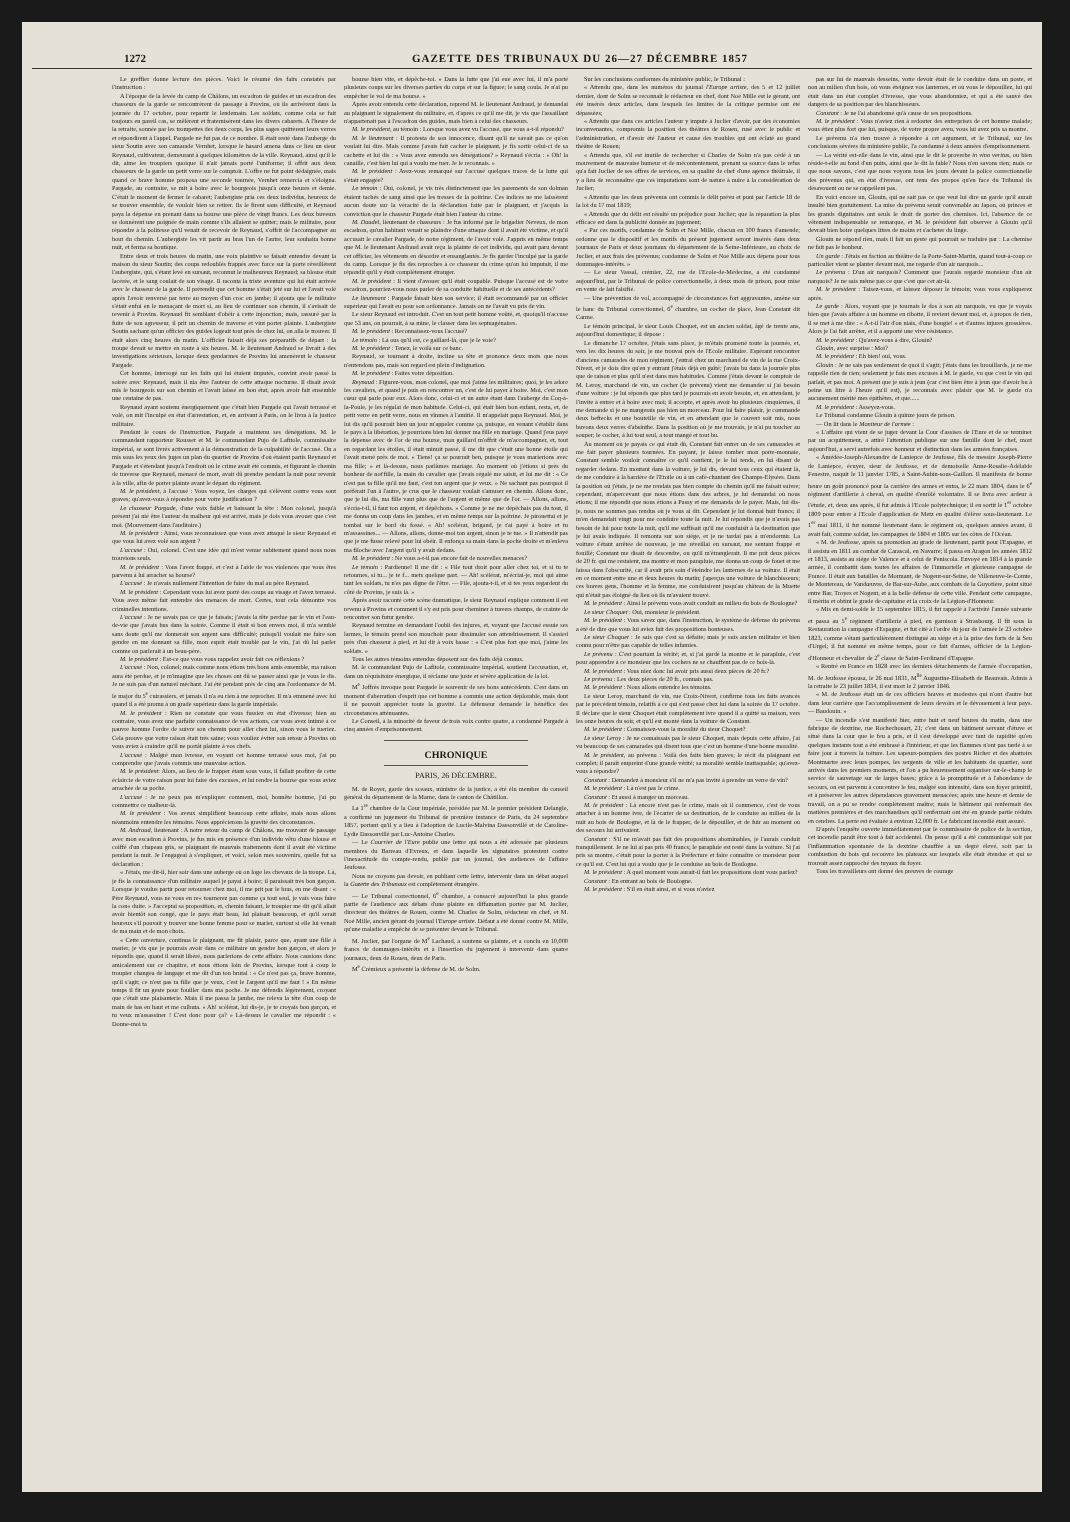1272 GAZETTE DES TRIBUNAUX DU 26—27 DÉCEMBRE 1857
Le greffier donne lecture des pièces. Voici le résumé des faits constatés par l'instruction :
A l'époque de la levée du camp de Châlons, un escadron de guides et un escadron des chasseurs de la garde se rencontrèrent de passage à Provins, où ils arrivèrent dans la journée du 17 octobre, pour repartir le lendemain. Les soldats, comme cela se fait toujours en pareil cas, se mêlèrent et fraternisèrent dans les divers cabarets. A l'heure de la retraite, sonnée par les trompettes des deux corps, les plus sages quittèrent leurs verres et répondirent à l'appel. Pargade ne fut pas de ce nombre. Il était resté dans l'auberge du sieur Soutin avec son camarade Vernhet, lorsque le hasard amena dans ce lieu un sieur Reynaud, cultivateur, demeurant à quelques kilomètres de la ville. Reynaud, ainsi qu'il le dit, aime les troupiers quoique il n'ait jamais porté l'uniforme; il offrit aux deux chasseurs de la garde un petit verre sur le comptoir. L'offre ne fut point dédaignée, mais quand ce brave homme proposa une seconde tournée, Vernhet remercia et s'éloigna. Pargade, au contraire, se mit à boire avec le bourgeois jusqu'à onze heures et demie. C'était le moment de fermer le cabaret; l'aubergiste pria ces deux individus, heureux de se trouver ensemble, de vouloir bien se retirer. Ils le firent sans difficulté, et Reynaud paya la dépense en prenant dans sa bourse une pièce de vingt francs. Les deux buveurs se donnèrent une poignée de main comme s'ils allaient se quitter; mais le militaire, pour répondre à la politesse qu'il venait de recevoir de Reynaud, s'offrit de l'accompagner au bout du chemin. L'aubergiste les vit partir au bras l'un de l'autre, leur souhaita bonne nuit, et ferma sa boutique.
Entre deux et trois heures du matin, une voix plaintive se faisait entendre devant la maison du sieur Soutin; des coups redoublés frappés avec force sur la porte réveillèrent l'aubergiste, qui, s'étant levé en sursaut, reconnut le malheureux Reynaud; sa blouse était lacérée, et le sang coulait de son visage. Il raconta la triste aventure qui lui était arrivée avec le chasseur de la garde. Il prétendit que cet homme s'était jeté sur lui et l'avait volé après l'avoir renversé par terre au moyen d'un croc en jambe; il ajouta que le militaire s'était enfui en le menaçant de mort si, au lieu de continuer son chemin, il s'avisait de revenir à Provins. Reynaud fit semblant d'obéir à cette injonction; mais, rassuré par la fuite de son agresseur, il prit un chemin de traverse et vint porter plainte. L'aubergiste Soutin sachant qu'un officier des guides logeait tout près de chez lui, on alla le trouver. Il était alors cinq heures du matin. L'officier faisait déjà ses préparatifs de départ : la troupe devait se mettre en route à six heures. M. le lieutenant Andraud se livrait à des investigations sérieuses, lorsque deux gendarmes de Provins lui amenèrent le chasseur Pargade.
Cet homme, interrogé sur les faits qui lui étaient imputés, convint avoir passé la soirée avec Reynaud, mais il nia être l'auteur de cette attaque nocturne. Il disait avoir mis le bourgeois sur son chemin et l'avait laissé en bon état, après avoir fait ensemble une centaine de pas.
Reynaud ayant soutenu énergiquement que c'était bien Pargade qui l'avait terrassé et volé, on mit l'inculpé en état d'arrestation, et, en arrivant à Paris, on le livra à la justice militaire.
Pendant le cours de l'instruction, Pargade a maintenu ses dénégations. M. le commandant rapporteur Rousset et M. le commandant Pujo de Lafitole, commissaire impérial, se sont livrés activement à la démonstration de la culpabilité de l'accusé. On a mis sous les yeux des juges un plan du quartier de Provins d'où étaient partis Reynaud et Pargade et s'étendant jusqu'à l'endroit où le crime avait été commis, et figurant le chemin de traverse que Reynaud, menacé de mort, avait dû prendre pendant la nuit pour revenir à la ville, afin de porter plainte avant le départ du régiment.
M. le président, à l'accusé : Vous voyez, les charges qui s'élèvent contre vous sont graves; qu'avez-vous à répondre pour votre justification ?
Le chasseur Pargade, d'une voix faible et baissant la tête : Mon colonel, jusqu'à présent j'ai nié être l'auteur du malheur qui est arrivé, mais je dois vous avouer que c'est moi. (Mouvement dans l'auditoire.)
M. le président : Ainsi, vous reconnaissez que vous avez attaqué le sieur Reynaud et que vous lui avez volé son argent ?
L'accusé : Oui, colonel. C'est une idée qui m'est venue subitement quand nous nous trouvions seuls.
M. le président : Vous l'avez frappé, et c'est à l'aide de vos violences que vous êtes parvenu à lui arracher sa bourse?
L'accusé : Je n'avais nullement l'intention de faire du mal au père Reynaud.
M. le président : Cependant vous lui avez porté des coups au visage et l'avez terrassé. Vous avez même fait entendre des menaces de mort. Certes, tout cela démontre vos criminelles intentions.
L'accusé : Je ne savais pas ce que je faisais; j'avais la tête perdue par le vin et l'eau-de-vie que j'avais bus dans la soirée. Comme il était si bon envers moi, il m'a semblé sans doute qu'il me donnerait son argent sans difficulté; puisqu'il voulait me faire son gendre en me donnant sa fille, mon esprit était troublé par le vin, j'ai dû lui parler comme on parlerait à un beau-père.
M. le président : Est-ce que vous vous rappelez avoir fait ces réflexions ?
L'accusé : Non, colonel; mais comme nous étions très bons amis ensemble, ma raison aura été perdue, et je m'imagine que les choses ont dû se passer ainsi que je vous le dis. Je ne suis pas d'un naturel méchant. J'ai été pendant près de cinq ans l'ordonnance de M. le major du 5<sup>e</sup> cuirassiers, et jamais il n'a eu rien à me reprocher. Il m'a emmené avec lui quand il a été promu à un grade supérieur dans la garde impériale.
M. le président : Rien ne constate que vous fussiez en état d'ivresse; bien au contraire, vous avez une parfaite connaissance de vos actions, car vous avez intimé à ce pauvre homme l'ordre de suivre son chemin pour aller chez lui, sinon vous le tueriez. Cela prouve que votre raison était très saine; vous vouliez éviter son retour à Provins où vous aviez à craindre qu'il ne portât plainte à vos chefs.
L'accusé : Malgré mon ivresse, en voyant cet homme terrassé sous moi, j'ai pu comprendre que j'avais commis une mauvaise action.
M. le président: Alors, au lieu de le frapper étant sous vous, il fallait profiter de cette éclaircie de votre raison pour lui faire des excuses, et lui rendre la bourse que vous aviez arrachée de sa poche.
L'accusé : Je ne peux pas m'expliquer comment, moi, honnête homme, j'ai pu commettre ce malheur-là.
M. le président : Vos aveux simplifient beaucoup cette affaire, mais nous allons néanmoins entendre les témoins. Nous apprécierons la gravité des circonstances.
M. Andraud, lieutenant : A notre retour du camp de Châlons, me trouvant de passage avec mon escadron à Provins, je fus mis en présence d'un individu vêtu d'une blouse et coiffé d'un chapeau gris, se plaignant de mauvais traitements dont il avait été victime pendant la nuit. Je l'engageai à s'expliquer, et voici, selon mes souvenirs, quelle fut sa déclaration :
« J'étais, me dit-il, hier soir dans une auberge où on loge les chevaux de la troupe. Là, je fis la connaissance d'un militaire auquel je payai à boire; il paraissait très bon garçon. Lorsque je voulus partir pour retourner chez moi, il me prit par le bras, en me disant : « Père Reynaud, vous ne vous en re« tournerez pas comme ça tout seul, je vais vous faire la con« duite. » J'acceptai sa proposition, et, chemin faisant, le troupier me dit qu'il allait avoir bientôt son congé, que le pays était beau, lui plaisait beaucoup, et qu'il serait heureux s'il pouvait y trouver une bonne femme pour se marier, surtout si elle lui venait de ma main et de mon choix.
« Cette ouverture, continua le plaignant, me fit plaisir, parce que, ayant une fille à marier, je vis que je pourrais avoir dans ce militaire un gendre bon garçon, et alors je répondis que, quand il serait libéré, nous parlerions de cette affaire. Nous causions donc amicalement sur ce chapitre, et nous étions loin de Provins, lorsque tout à coup le troupier changea de langage et me dit d'un ton brutal : « Ce n'est pas ça, brave homme, qu'il s'agit; ce n'est pas ta fille que je veux, c'est le l'argent qu'il me faut ! » En même temps il fit un geste pour fouiller dans ma poche. Je me défendis légèrement, croyant que c'était une plaisanterie. Mais il me passa la jambe, me releva la tête d'un coup de main de bas en haut et me culbuta. « Ah! scélérat, lui dis-je, je te croyais bon garçon, et tu veux m'assassiner ! C'est donc pour ça? » Là-dessus le cavalier me répondit : « Donne-moi ta
bourse bien vite, et dépêche-toi. » Dans la lutte que j'ai eue avec lui, il m'a porté plusieurs coups sur les diverses parties du corps et sur la figure; le sang coula. Je n'ai pu empêcher le vol de ma bourse. »
Après avoir entendu cette déclaration, reprend M. le lieutenant Andraud, je demandai au plaignant le signalement du militaire, et, d'après ce qu'il me dit, je vis que l'assaillant n'appartenait pas à l'escadron des guides, mais bien à celui des chasseurs.
M. le président, au témoin : Lorsque vous avez vu l'accusé, que vous a-t-il répondu?
M. le lieutenant : Il protesta de son innocence, disant qu'il ne savait pas ce qu'on voulait lui dire. Mais comme j'avais fait cacher le plaignant, je fis sortir celui-ci de sa cachette et lui dis : « Vous avez entendu ses dénégations? » Reynaud s'écria : « Oh! la canaille, c'est bien lui qui a voulu me tuer. Je le reconnais. »
M. le président : Avez-vous remarqué sur l'accusé quelques traces de la lutte qui s'était engagée?
Le témoin : Oui, colonel, je vis très distinctement que les parements de son dolman étaient tachés de sang ainsi que les tresses de la poitrine. Ces indices ne me laissèrent aucun doute sur la véracité de la déclaration faite par le plaignant, et j'acquis la conviction que le chasseur Pargade était bien l'auteur du crime.
M. Daudel, lieutenant de chasseurs : Je fus informé par le brigadier Neveux, de mon escadron, qu'un habitant venait se plaindre d'une attaque dont il avait été victime, et qu'il accusait le cavalier Pargade, de notre régiment, de l'avoir volé. J'appris en même temps que M. le lieutenant Andraud avait reçu la plainte de cet individu, qui avait paru devant cet officier, les vêtements en désordre et ensanglantés. Je fis garder l'inculpé par la garde du camp. Lorsque je fis des reproches à ce chasseur du crime qu'on lui imputait, il me répondit qu'il y était complètement étranger.
M. le président : Il vient d'avouer qu'il était coupable. Puisque l'accusé est de votre escadron, pourriez-vous nous parler de sa conduite habituelle et de ses antécédents?
Le lieutenant : Pargade faisait bien son service; il était recommandé par un officier supérieur qui l'avait eu pour son ordonnance. Jamais on ne l'avait vu pris de vin.
Le sieur Reynaud est introduit. C'est un tout petit homme voûté, et, quoiqu'il n'accuse que 53 ans, on pourrait, à sa mine, le classer dans les septuagénaires.
M. le président : Reconnaissez-vous l'accusé?
Le témoin : Là ous qu'il est, ce gaillard-là, que je le voie?
M. le président : Tenez, le voilà sur ce banc.
Reynaud, se tournant à droite, incline sa tête et prononce deux mots que nous n'entendons pas, mais son regard est plein d'indignation.
M. le président : Faites votre déposition.
Reynaud : Figurez-vous, mon colonel, que moi j'aime les militaires; quoi, je les adore les cavaliers, et quand je puis en rencontrer un, c'est de lui payer à boire. Moi, c'est mon cœur qui parle pour eux. Alors donc, celui-ci et un autre étant dans l'auberge du Coq-à-la-Poule, je les régalai de mon habitude. Celui-ci, qui était bien bon enfant, resta, et, de petit verre en petit verre, nous en vînmes à l'amitié. Il m'appelait papa Reynaud. Moi, je lui dis qu'il pourrait bien un jour m'appeler comme ça, puisque, en venant s'établir dans le pays à la libération, je pourrions bien lui donner ma fille en mariage. Quand j'eus payé la dépense avec de l'or de ma bourse, mon gaillard m'offrit de m'accompagner, et, tout en regardant les étoiles, il était minuit passé, il me dit que c'était une bonne étoile qui l'avait mené près de moi. « Tiens! ça se pourrait ben, puisque je vous marierions avec ma fille; » et là-dessus, nous parlâmes mariage. Au moment où j'étions si près du bonheur de not'fille, la main du cavalier que j'avais régalé me saisit, et lui me dit : « Ce n'est pas ta fille qu'il me faut, c'est ton argent que je veux. » Ne sachant pas pourquoi il préférait l'un à l'autre, je crus que le chasseur voulait s'amuser en chemin. Allons donc, que je lui dis, ma fille vaut plus que de l'argent et même que de l'or. — Allons, allons, s'écria-t-il, il faut ton argent, et dépêchons. » Comme je ne me dépêchais pas du tout, il me donna un coup dans les jambes, et en même temps sur la poitrine. Je pirouettai et je tombai sur le bord du fossé. « Ah! scélérat, brigand, je t'ai payé à boire et tu m'assassines... — Allons, allons, donne-moi ton argent, sinon je te tue. » Il n'attendit pas que je me fusse relevé pour lui obéir. Il enfonça sa main dans la poche droite et m'enleva ma filoche avec l'argent qu'il y avait dedans.
M. le président : Ne vous a-t-il pas encore fait de nouvelles menaces?
Le témoin : Pardienne! Il me dit : « File tout droit pour aller chez toi, et si tu te retournes, si tu... je te f... mets quelque part. — Ah! scélérat, m'écriai-je, moi qui aime tant les soldats, tu n'es pas digne de l'être. — File, ajouta-t-il, et si tes yeux regardent du côté de Provins, je suis là. »
Après avoir raconté cette scène dramatique, le sieur Reynaud explique comment il est revenu à Provins et comment il s'y est pris pour cheminer à travers champs, de crainte de rencontrer son futur gendre.
Reynaud termine en demandant l'oubli des injures, et, voyant que l'accusé essuie ses larmes, le témoin prend son mouchoir pour dissimuler son attendrissement. Il s'assied près d'un chasseur à pied, et lui dit à voix basse : « C'est plus fort que moi, j'aime les soldats. »
Tous les autres témoins entendus déposent sur des faits déjà connus.
M. le commandant Pujo de Lafitole, commissaire impérial, soutient l'accusation, et, dans un réquisitoire énergique, il réclame une juste et sévère application de la loi.
M<sup>e</sup> Joffrès invoque pour Pargade le souvenir de ses bons antécédents. C'est dans un moment d'aberration d'esprit que cet homme a commis une action déplorable, mais dont il ne pouvait apprécier toute la gravité. Le défenseur demande le bénéfice des circonstances atténuantes.
Le Conseil, à la minorité de faveur de trois voix contre quatre, a condamné Pargade à cinq années d'emprisonnement.
CHRONIQUE
PARIS, 26 DÉCEMBRE.
M. de Royer, garde des sceaux, ministre de la justice, a été élu membre du conseil général du département de la Marne, dans le canton de Châtillon.
La 1<sup>re</sup> chambre de la Cour impériale, présidée par M. le premier président Delangle, a confirmé un jugement du Tribunal de première instance de Paris, du 24 septembre 1857, portant qu'il y a lieu à l'adoption de Lucile-Malvina Dassonvillé et de Caroline-Lydie Dassonvillé par Luc-Antoine Charles.
— Le Courrier de l'Eure publie une lettre qui nous a été adressée par plusieurs membres du Barreau d'Evreux, et dans laquelle les signataires protestent contre l'inexactitude du compte-rendu, publié par un journal, des audiences de l'affaire Jeufosse.
Nous ne croyons pas devoir, en publiant cette lettre, intervenir dans un débat auquel la Gazette des Tribunaux est complètement étrangère.
— Le Tribunal correctionnel, 6<sup>e</sup> chambre, a consacré aujourd'hui la plus grande partie de l'audience aux débats d'une plainte en diffamation portée par M. Juclier, directeur des théâtres de Rouen, contre M. Charles de Solm, rédacteur en chef, et M. Noé Mille, ancien gérant du journal l'Europe artiste. Défaut a été donné contre M. Mille, qu'une maladie a empêché de se présenter devant le Tribunal.
M. Juclier, par l'organe de M<sup>e</sup> Lachaud, a soutenu sa plainte, et a conclu en 10,000 francs de dommages-intérêts et à l'insertion du jugement à intervenir dans quatre journaux, deux de Rouen, deux de Paris.
M<sup>e</sup> Crémieux a présenté la défense de M. de Solm.
Sur les conclusions conformes du ministère public, le Tribunal :
« Attendu que, dans les numéros du journal l'Europe artiste, des 5 et 12 juillet dernier, dont de Solm se reconnaît le rédacteur en chef, dont Noé Mille est le gérant, ont été insérés deux articles, dans lesquels les limites de la critique permise ont été dépassées;
« Attendu que dans ces articles l'auteur y impute à Juclier d'avoir, par des économies inconvenantes, compromis la position des théâtres de Rouen, rusé avec le public et l'administration, et d'avoir été l'auteur et cause des troubles qui ont éclaté au grand théâtre de Rouen;
« Attendu que, s'il est inutile de rechercher si Charles de Solm n'a pas cédé à un mouvement de mauvaise humeur et de mécontentement, prenant sa source dans le refus qu'a fait Juclier de ses offres de services, en sa qualité de chef d'une agence théâtrale, il y a lieu de reconnaître que ces imputations sont de nature à nuire à la considération de Juclier;
« Attendu que les deux prévenus ont commis le délit prévu et puni par l'article 18 de la loi du 17 mai 1819;
« Attendu que du délit est résulté un préjudice pour Juclier; que la réparation la plus efficace est dans la publicité donnée au jugement;
« Par ces motifs, condamne de Solm et Noé Mille, chacun en 100 francs d'amende; ordonne que le dispositif et les motifs du présent jugement seront insérés dans deux journaux de Paris et deux journaux du département de la Seine-Inférieure, au choix de Juclier, et aux frais des prévenus; condamne de Solm et Noé Mille aux dépens pour tous dommages-intérêts. »
— Le sieur Vassal, crémier, 22, rue de l'Ecole-de-Médecine, a été condamné aujourd'hui, par le Tribunal de police correctionnelle, à deux mois de prison, pour mise en vente de lait falsifié.
— Une prévention de vol, accompagné de circonstances fort aggravantes, amène sur le banc du Tribunal correctionnel, 6<sup>e</sup> chambre, un cocher de place, Jean Constant dit Carme.
Le témoin principal, le sieur Louis Choquet, est un ancien soldat, âgé de trente ans, aujourd'hui domestique; il dépose :
Le dimanche 17 octobre, j'étais sans place, je m'étais promené toute la journée, et, vers les dix heures du soir, je me trouvai près de l'Ecole militaire. Espérant rencontrer d'anciens camarades de mon régiment, j'entrai chez un marchand de vin de la rue Croix-Nivert, et je dois dire qu'en y entrant j'étais déjà en gaîté; j'avais bu dans la journée plus que de raison et plus qu'il n'est dans mes habitudes. Comme j'étais devant le comptoir de M. Leroy, marchand de vin, un cocher (le prévenu) vient me demander si j'ai besoin d'une voiture : je lui réponds que plus tard je pourrais en avoir besoin, et, en attendant, je l'invite à entrer et à boire avec moi; il accepte, et après avoir bu plusieurs cinquièmes, il me demande si je ne mangerais pas bien un morceau. Pour lui faire plaisir, je commande deux beftecks et une bouteille de vin, et en attendant que le couvert soit mis, nous buvons deux verres d'absinthe. Dans la position où je me trouvais, je n'ai pu toucher au souper; le cocher, à lui tout seul, a tout mangé et tout bu.
Au moment où je payais ce qui était dû, Constant fait entrer un de ses camarades et me fait payer plusieurs tournées. En payant, je laisse tomber mon porte-monnaie, Constant semble vouloir connaître ce qu'il contient, je le lui tends, en lui disant de regarder dedans. En montant dans la voiture, je lui dis, devant tous ceux qui étaient là, de me conduire à la barrière de l'Etoile ou à un café-chantant des Champs-Elysées. Dans la position où j'étais, je ne me rendais pas bien compte du chemin qu'il me faisait suivre; cependant, m'apercevant que nous étions dans des arbres, je lui demandai où nous étions; il me répondit que nous étions à Passy et me demanda de le payer. Mais, lui dis-je, nous ne sommes pas rendus où je vous ai dit. Cependant je lui donnai huit francs; il m'en demandait vingt pour me conduire toute la nuit. Je lui répondis que je n'avais pas besoin de lui pour toute la nuit, qu'il me suffisait qu'il me conduisît à la destination que je lui avais indiquée. Il remonta sur son siége, et je ne tardai pas à m'endormir. La voiture s'étant arrêtée de nouveau, je me réveillai en sursaut, me sentant frappé et fouillé; Constant me disait de descendre, ou qu'il m'étranglerait. Il me prit deux pièces de 20 fr. qui me restaient, ma montre et mon parapluie, me donna un coup de fouet et me laissa dans l'obscurité, car il avait pris soin d'éteindre les lanternes de sa voiture. Il était en ce moment entre une et deux heures du matin; j'aperçus une voiture de blanchisseurs; ces braves gens, l'homme et la femme, me conduisirent jusqu'au château de la Muette qui n'était pas éloigné du lieu où ils m'avaient trouvé.
M. le président : Ainsi le prévenu vous avait conduit au milieu du bois de Boulogne?
Le sieur Choquet : Oui, monsieur le président.
M. le président : Vous savez que, dans l'instruction, le système de défense du prévenu a été de dire que vous lui aviez fait des propositions honteuses.
Le sieur Choquet : Je sais que c'est sa défaite; mais je suis ancien militaire et bien connu pour n'être pas capable de telles infamies.
Le prévenu : C'est pourtant la vérité; et, si j'ai gardé la montre et le parapluie, c'est pour apprendre à ce monsieur que les cochers ne se chauffent pas de ce bois-là.
M. le président : Vous niez donc lui avoir pris aussi deux pièces de 20 fr.?
Le prévenu : Les deux pièces de 20 fr., connais pas.
M. le président : Nous allons entendre les témoins.
Le sieur Leroy, marchand de vin, rue Croix-Nivert, confirme tous les faits avancés par le précédent témoin, relatifs à ce qui s'est passé chez lui dans la soirée du 17 octobre. Il déclare que le sieur Choquet était complètement ivre quand il a quitté sa maison, vers les onze heures du soir, et qu'il est monté dans la voiture de Constant.
M. le président : Connaissez-vous la moralité du sieur Choquet?
Le sieur Leroy : Je ne connaissais pas le sieur Choquet, mais depuis cette affaire, j'ai vu beaucoup de ses camarades qui disent tous que c'est un homme d'une bonne moralité.
M. le président, au prévenu : Voilà des faits bien graves; le récit du plaignant est complet; il paraît empreint d'une grande vérité; sa moralité semble inattaquable; qu'avez-vous à répondre?
Constant : Demandez à monsieur s'il ne m'a pas invité à prendre un verre de vin?
M. le président : Là n'est pas le crime.
Constant : Et aussi à manger un morceau.
M. le président : Là encore n'est pas le crime, mais où il commence, c'est de vous attacher à un homme ivre, de l'écarter de sa destination, de le conduire au milieu de la nuit au bois de Boulogne, et là de le frapper, de le dépouiller, et de fuir au moment où des secours lui arrivaient.
Constant : S'il ne m'avait pas fait des propositions abominables, je l'aurais conduit tranquillement. Je ne lui ai pas pris 40 francs; le parapluie est resté dans la voiture. Si j'ai pris sa montre, c'était pour la porter à la Préfecture et faire connaître ce monsieur pour ce qu'il est. C'est lui qui a voulu que je le conduise au bois de Boulogne.
M. le président : A quel moment vous aurait-il fait les propositions dont vous parlez?
Constant : En entrant au bois de Boulogne.
M. le président : S'il en était ainsi, et si vous n'aviez
pas sur lui de mauvais desseins, votre devoir était de le conduire dans un poste, et non au milieu d'un bois, où vous éteignez vos lanternes, et où vous le dépouillez, lui qui était dans un état complet d'ivresse, que vous abandonniez, et qui a été sauvé des dangers de sa position par des blanchisseurs.
Constant : Je ne l'ai abandonné qu'à cause de ses propositions.
M. le président : Vous n'aviez rien à redouter des entreprises de cet homme malade; vous étiez plus fort que lui, puisque, de votre propre aveu, vous lui avez pris sa montre.
Le prévenu n'a rien trouvé à répondre à cet argument, et le Tribunal, sur les conclusions sévères du ministère public, l'a condamné à deux années d'emprisonnement.
— La vérité est-elle dans le vin, ainsi que le dit le proverbe in vino veritas, ou bien réside-t-elle au fond d'un puits, ainsi que le dit la fable? Nous n'en savons rien; mais ce que nous savons, c'est que nous voyons tous les jours devant la police correctionnelle des prévenus qui, en état d'ivresse, ont tenu des propos qu'en face du Tribunal ils désavouent ou ne se rappellent pas.
En voici encore un, Glouin, qui ne sait pas ce que veut lui dire un garde qu'il aurait insulté bien gratuitement. La mise du prévenu serait convenable au Japon, où princes et les grands dignitaires ont seuls le droit de porter des chemises. Ici, l'absence de ce vêtement indispensable se remarque, et M. le président fait observer à Glouin qu'il devrait bien boire quelques litres de moins et s'acheter du linge.
Glouin ne répond rien, mais il fait un geste qui pourrait se traduire par : La chemise ne fait pas le bonheur.
Un garde : J'étais en faction au théâtre de la Porte-Saint-Martin, quand tout-à-coup ce particulier vient se planter devant moi, me regarde d'un air narquois...
Le prévenu : D'un air narquois? Comment que j'aurais regardé monsieur d'un air narquois? Je ne sais même pas ce que c'est que cet air-là.
M. le président : Taisez-vous, et laissez déposer le témoin; vous vous expliquerez après.
Le garde : Alors, voyant que je tournais le dos à son air narquois, vu que je voyais bien que j'avais affaire à un homme en ribotte, il revient devant moi, et, à propos de rien, il se met à me dire : « A-t-il l'air d'on niais, d'une bougie! » et d'autres injures grossières. Alors je l'ai fait arrêter, et il a apporté une vive résistance.
M. le président : Qu'avez-vous à dire, Glouin?
Glouin, avec surprise : Moi?
M. le président : Eh bien! oui, vous.
Glouin : Je ne sais pas seulement de quoi il s'agit; j'étais dans les brouillards, je ne me rappelle rien de rien; seulement je fais mes excuses à M. le garde, vu que c'est le vin qui parlait, et pas moi. A présent que je suis à jeun (car c'est bien être à jeun que d'avoir bu à peine un litre à l'heure qu'il est), je reconnais avec plaisir que M. le garde n'a aucunement mérité mes épithètes, et que......
M. le président : Asseyez-vous.
Le Tribunal condamne Glouin à quinze jours de prison.
— On lit dans le Moniteur de l'armée :
« L'affaire qui vient de se juger devant la Cour d'assises de l'Eure et de se terminer par un acquittement, a attiré l'attention publique sur une famille dont le chef, mort aujourd'hui, a servi autrefois avec honneur et distinction dans les armées françaises.
« Amédée-Joseph-Alexandre de Laniepce de Jeufosse, fils de messire Joseph-Pierre de Laniepce, écuyer, sieur de Jeufosse, et de demoiselle Anne-Rosalie-Adélaïde Fenestre, naquit le 11 janvier 1785, à Saint-Aubin-sous-Gaillon. Il manifesta de bonne heure un goût prononcé pour la carrière des armes et entra, le 22 mars 1804, dans le 6<sup>e</sup> régiment d'artillerie à cheval, en qualité d'enrôlé volontaire. Il se livra avec ardeur à l'étude, et, deux ans après, il fut admis à l'Ecole polytechnique; il en sortit le 1<sup>er</sup> octobre 1809 pour entrer à l'Ecole d'application de Metz en qualité d'élève sous-lieutenant. Le 1<sup>er</sup> mai 1811, il fut nommé lieutenant dans le régiment où, quelques années avant, il avait fait, comme soldat, les campagnes de 1804 et 1805 sur les côtes de l'Océan.
« M. de Jeufosse, après sa promotion au grade de lieutenant, partit pour l'Espagne, et il assista en 1811 au combat de Carascal, en Navarre; il passa en Aragon les années 1812 et 1813, assista au siége de Valence et à celui de Peniscola. Envoyé en 1814 à la grande armée, il combattit dans toutes les affaires de l'immortelle et glorieuse campagne de France. Il était aux batailles de Mormant, de Nogent-sur-Seine, de Villeneuve-le-Comte, de Montereau, de Vandœuvre, de Bar-sur-Aube, aux combats de la Guyotière, point situé entre Bar, Troyes et Nogent, et à la belle défense de cette ville. Pendant cette campagne, il mérita et obtint le grade de capitaine et la croix de la Légion-d'Honneur.
« Mis en demi-solde le 15 septembre 1815, il fut rappelé à l'activité l'année suivante et passa au 5<sup>e</sup> régiment d'artillerie à pied, en garnison à Strasbourg. Il fit sous la Restauration la campagne d'Espagne, et fut cité à l'ordre du jour de l'armée le 23 octobre 1823, comme s'étant particulièrement distingué au siége et à la prise des forts de la Seu d'Urgel; il fut nommé en même temps, pour ce fait d'armes, officier de la Légion-d'Honneur et chevalier de 2<sup>e</sup> classe de Saint-Ferdinand d'Espagne.
« Rentré en France en 1828 avec les derniers détachements de l'armée d'occupation, M. de Jeufosse épousa, le 26 mai 1831, M<sup>lle</sup> Augustine-Elisabeth de Beauvais. Admis à la retraite le 23 juillet 1834, il est mort le 2 janvier 1846.
« M. de Jeufosse était un de ces officiers braves et modestes qui n'ont d'autre but dans leur carrière que l'accomplissement de leurs devoirs et le dévouement à leur pays. — Baudouin. »
— Un incendie s'est manifesté hier, entre huit et neuf heures du matin, dans une fabrique de dextrine, rue Rochechouart, 21; c'est dans un bâtiment servant d'étuve et situé dans la cour que le feu a pris, et il s'est développé avec tant de rapidité qu'en quelques instants tout a été embrasé à l'intérieur, et que les flammes n'ont pas tardé à se faire jour à travers la toiture. Les sapeurs-pompiers des postes Richer et des abattoirs Montmartre avec leurs pompes, les sergents de ville et les habitants du quartier, sont arrivés dans les premiers moments, et l'on a pu heureusement organiser sur-le-champ le service de sauvetage sur de larges bases; grâce à la promptitude et à l'abondance de secours, on est parvenu à concentrer le feu, malgré son intensité, dans son foyer primitif, et à préserver les autres dépendances gravement menacées; après une heure et demie de travail, on a pu se rendre complètement maître; mais le bâtiment qui renfermait des matières premières et des marchandises qu'il renfermait ont été en grande partie réduits en cendres. La perte est évaluée à environ 12,000 fr. Le fabricant incendié était assuré.
D'après l'enquête ouverte immédiatement par le commissaire de police de la section, cet incendie paraît être tout à fait accidentel. On pense qu'il a été communiqué soit par l'inflammation spontanée de la dextrine chauffée à un degré élevé, soit par la combustion du bois qui recouvre les plateaux sur lesquels elle était étendue et qui se trouvait assez rapproché des tuyaux du foyer.
Tous les travailleurs ont donné des preuves de courage